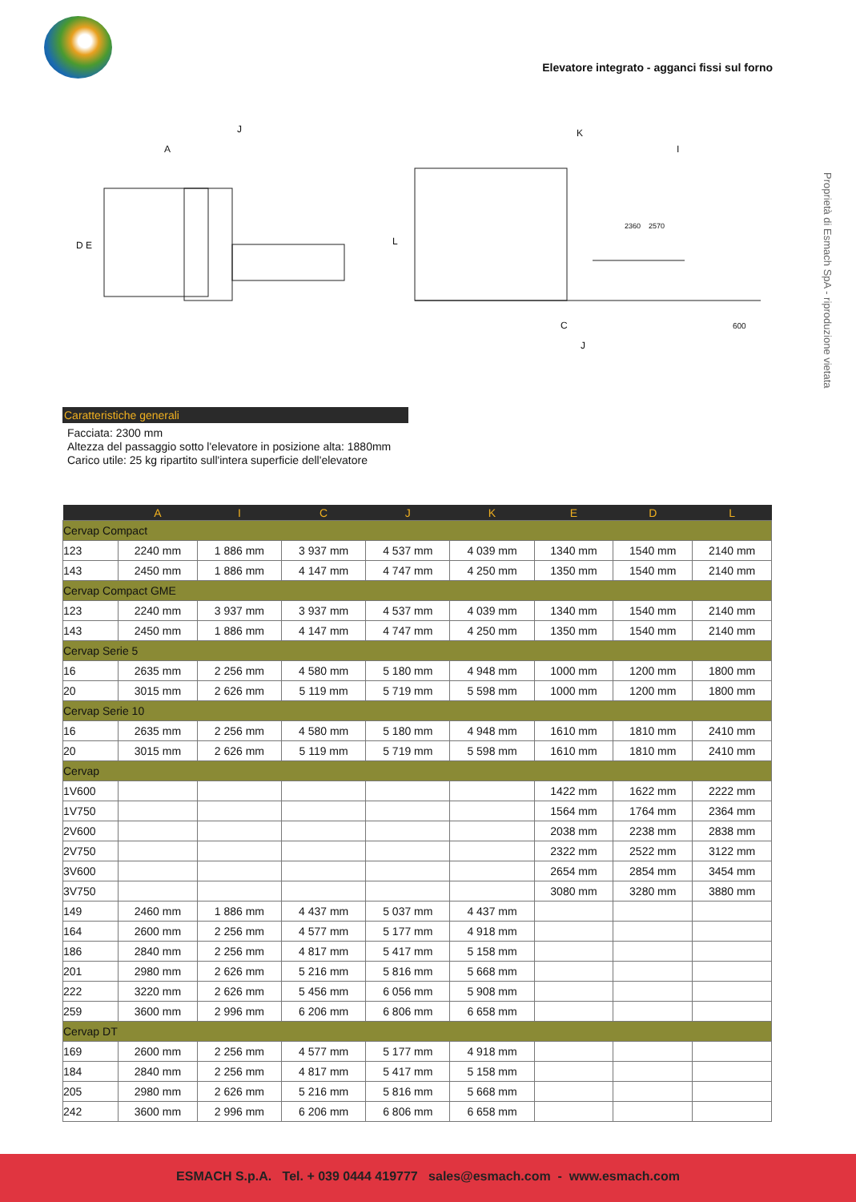Elevatore integrato - agganci fissi sul forno
Proprietà di Esmach SpA - riproduzione vietata
D E
J
A
L
K
I
C
J
600
2360
2570
Caratteristiche generali
Facciata: 2300 mm
Altezza del passaggio sotto l'elevatore in posizione alta: 1880mm
Carico utile: 25 kg ripartito sull'intera superficie dell'elevatore
| | A | I | C | J | K | E | D | L |
| --- | --- | --- | --- | --- | --- | --- | --- | --- |
| Cervap Compact | | | | | | | | |
| 123 | 2240 mm | 1 886 mm | 3 937 mm | 4 537 mm | 4 039 mm | 1340 mm | 1540 mm | 2140 mm |
| 143 | 2450 mm | 1 886 mm | 4 147 mm | 4 747 mm | 4 250 mm | 1350 mm | 1540 mm | 2140 mm |
| Cervap Compact GME | | | | | | | | |
| 123 | 2240 mm | 3 937 mm | 3 937 mm | 4 537 mm | 4 039 mm | 1340 mm | 1540 mm | 2140 mm |
| 143 | 2450 mm | 1 886 mm | 4 147 mm | 4 747 mm | 4 250 mm | 1350 mm | 1540 mm | 2140 mm |
| Cervap Serie 5 | | | | | | | | |
| 16 | 2635 mm | 2 256 mm | 4 580 mm | 5 180 mm | 4 948 mm | 1000 mm | 1200 mm | 1800 mm |
| 20 | 3015 mm | 2 626 mm | 5 119 mm | 5 719 mm | 5 598 mm | 1000 mm | 1200 mm | 1800 mm |
| Cervap Serie 10 | | | | | | | | |
| 16 | 2635 mm | 2 256 mm | 4 580 mm | 5 180 mm | 4 948 mm | 1610 mm | 1810 mm | 2410 mm |
| 20 | 3015 mm | 2 626 mm | 5 119 mm | 5 719 mm | 5 598 mm | 1610 mm | 1810 mm | 2410 mm |
| Cervap | | | | | | | | |
| 1V600 | | | | | | 1422 mm | 1622 mm | 2222 mm |
| 1V750 | | | | | | 1564 mm | 1764 mm | 2364 mm |
| 2V600 | | | | | | 2038 mm | 2238 mm | 2838 mm |
| 2V750 | | | | | | 2322 mm | 2522 mm | 3122 mm |
| 3V600 | | | | | | 2654 mm | 2854 mm | 3454 mm |
| 3V750 | | | | | | 3080 mm | 3280 mm | 3880 mm |
| 149 | 2460 mm | 1 886 mm | 4 437 mm | 5 037 mm | 4 437 mm | | | |
| 164 | 2600 mm | 2 256 mm | 4 577 mm | 5 177 mm | 4 918 mm | | | |
| 186 | 2840 mm | 2 256 mm | 4 817 mm | 5 417 mm | 5 158 mm | | | |
| 201 | 2980 mm | 2 626 mm | 5 216 mm | 5 816 mm | 5 668 mm | | | |
| 222 | 3220 mm | 2 626 mm | 5 456 mm | 6 056 mm | 5 908 mm | | | |
| 259 | 3600 mm | 2 996 mm | 6 206 mm | 6 806 mm | 6 658 mm | | | |
| Cervap DT | | | | | | | | |
| 169 | 2600 mm | 2 256 mm | 4 577 mm | 5 177 mm | 4 918 mm | | | |
| 184 | 2840 mm | 2 256 mm | 4 817 mm | 5 417 mm | 5 158 mm | | | |
| 205 | 2980 mm | 2 626 mm | 5 216 mm | 5 816 mm | 5 668 mm | | | |
| 242 | 3600 mm | 2 996 mm | 6 206 mm | 6 806 mm | 6 658 mm | | | |
ESMACH S.p.A. Tel. + 039 0444 419777 sales@esmach.com - www.esmach.com